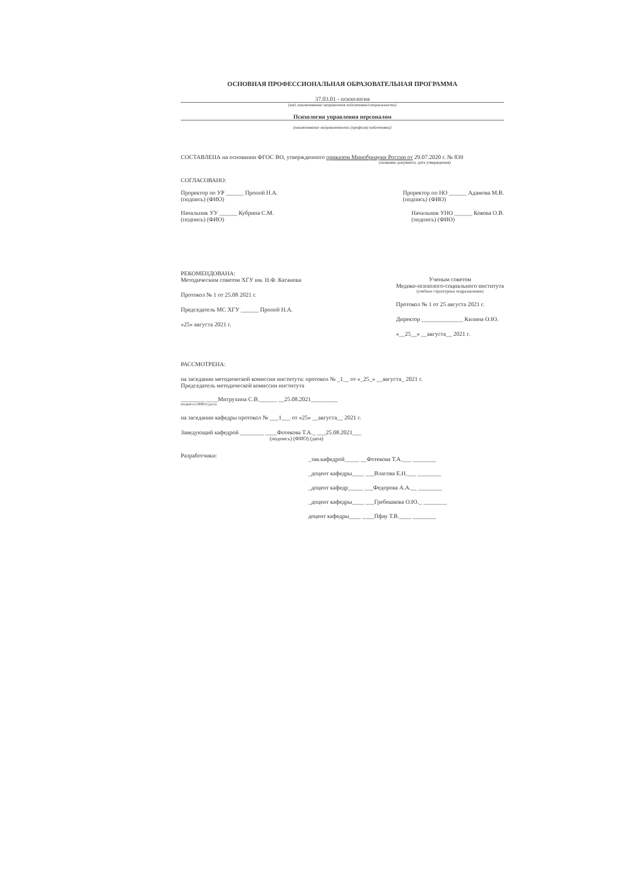ОСНОВНАЯ ПРОФЕССИОНАЛЬНАЯ ОБРАЗОВАТЕЛЬНАЯ ПРОГРАММА
37.03.01 - психология
(код, наименование направления подготовки/специальности)
Психология управления персоналом
(наименование направленности (профиля) подготовки)
СОСТАВЛЕНА на основании ФГОС ВО, утвержденного приказом Минобрнауки России от 29.07.2020 г. № 839
(название документа, дата утверждения)
СОГЛАСОВАНО:
Проректор по УР ______ Пропой Н.А.
(подпись) (ФИО) Проректор по НО ______ Адамова М.В.
(подпись) (ФИО)
Начальник УУ ______ Кубрина С.М.
(подпись) (ФИО) Начальник УНО ______ Кокова О.В.
(подпись) (ФИО)
РЕКОМЕНДОВАНА:
Методическим советом ХГУ им. Н.Ф. Катанова
Протокол № 1 от 25.08 2021 г.
Председатель МС ХГУ ______ Пропой Н.А.
«25» августа 2021 г.
Ученым советом
Медико-психолого-социального института
(учебное структурное подразделение)
Протокол № 1 от 25 августа 2021 г.
Директор ______________ Килина О.Ю.
«__25__» __августа__ 2021 г.
РАССМОТРЕНА:
на заседании методической комиссии института: протокол № _1__ от «_25_» __августа_ 2021 г.
Председатель методической комиссии института
________ ____Митрухина С.В.______ __25.08.2021_________
(подпись) (ФИО) (дата)
на заседании кафедры протокол № ___1___ от «25» __августа__ 2021 г.
Заведующий кафедрой ________ ____Фотекова Т.А._ ___25.08.2021___
(подпись) (ФИО) (дата)
Разработчики:
_зав.кафедрой_____ __Фотекова Т.А.___ ________
_доцент кафедры____ ___Власова Е.Н.___ ________
_доцент кафедр_____ ___Федорова А.А.__ ________
_доцент кафедры____ ___Гребешкова О.Ю._ ________
доцент кафедры____ ____Пфау Т.В.____ ________